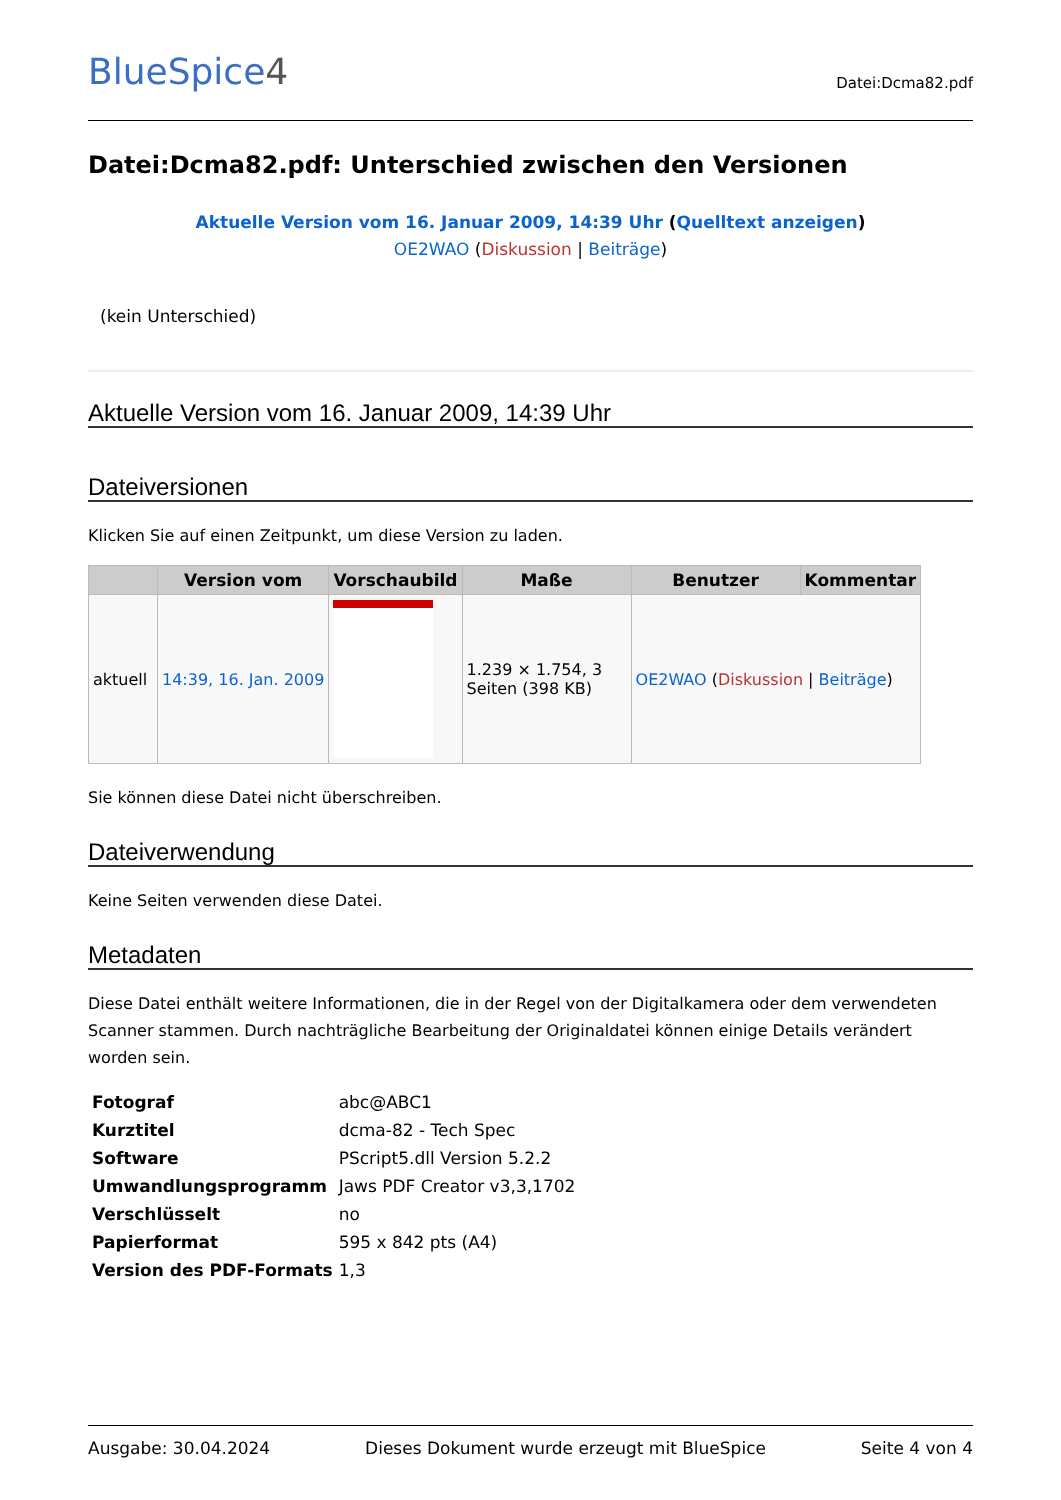BlueSpice4
Datei:Dcma82.pdf
Datei:Dcma82.pdf: Unterschied zwischen den Versionen
Aktuelle Version vom 16. Januar 2009, 14:39 Uhr (Quelltext anzeigen)
OE2WAO (Diskussion | Beiträge)
(kein Unterschied)
Aktuelle Version vom 16. Januar 2009, 14:39 Uhr
Dateiversionen
Klicken Sie auf einen Zeitpunkt, um diese Version zu laden.
| | Version vom | Vorschaubild | Maße | Benutzer | Kommentar |
| --- | --- | --- | --- | --- | --- |
| aktuell | 14:39, 16. Jan. 2009 | | 1.239 × 1.754, 3 Seiten (398 KB) | OE2WAO ( Diskussion / Beiträge ) | |
Sie können diese Datei nicht überschreiben.
Dateiverwendung
Keine Seiten verwenden diese Datei.
Metadaten
Diese Datei enthält weitere Informationen, die in der Regel von der Digitalkamera oder dem verwendeten Scanner stammen. Durch nachträgliche Bearbeitung der Originaldatei können einige Details verändert worden sein.
| Fotograf | abc@ABC1 |
| Kurztitel | dcma-82 - Tech Spec |
| Software | PScript5.dll Version 5.2.2 |
| Umwandlungsprogramm | Jaws PDF Creator v3,3,1702 |
| Verschlüsselt | no |
| Papierformat | 595 x 842 pts (A4) |
| Version des PDF-Formats | 1,3 |
Ausgabe: 30.04.2024 Dieses Dokument wurde erzeugt mit BlueSpice Seite 4 von 4